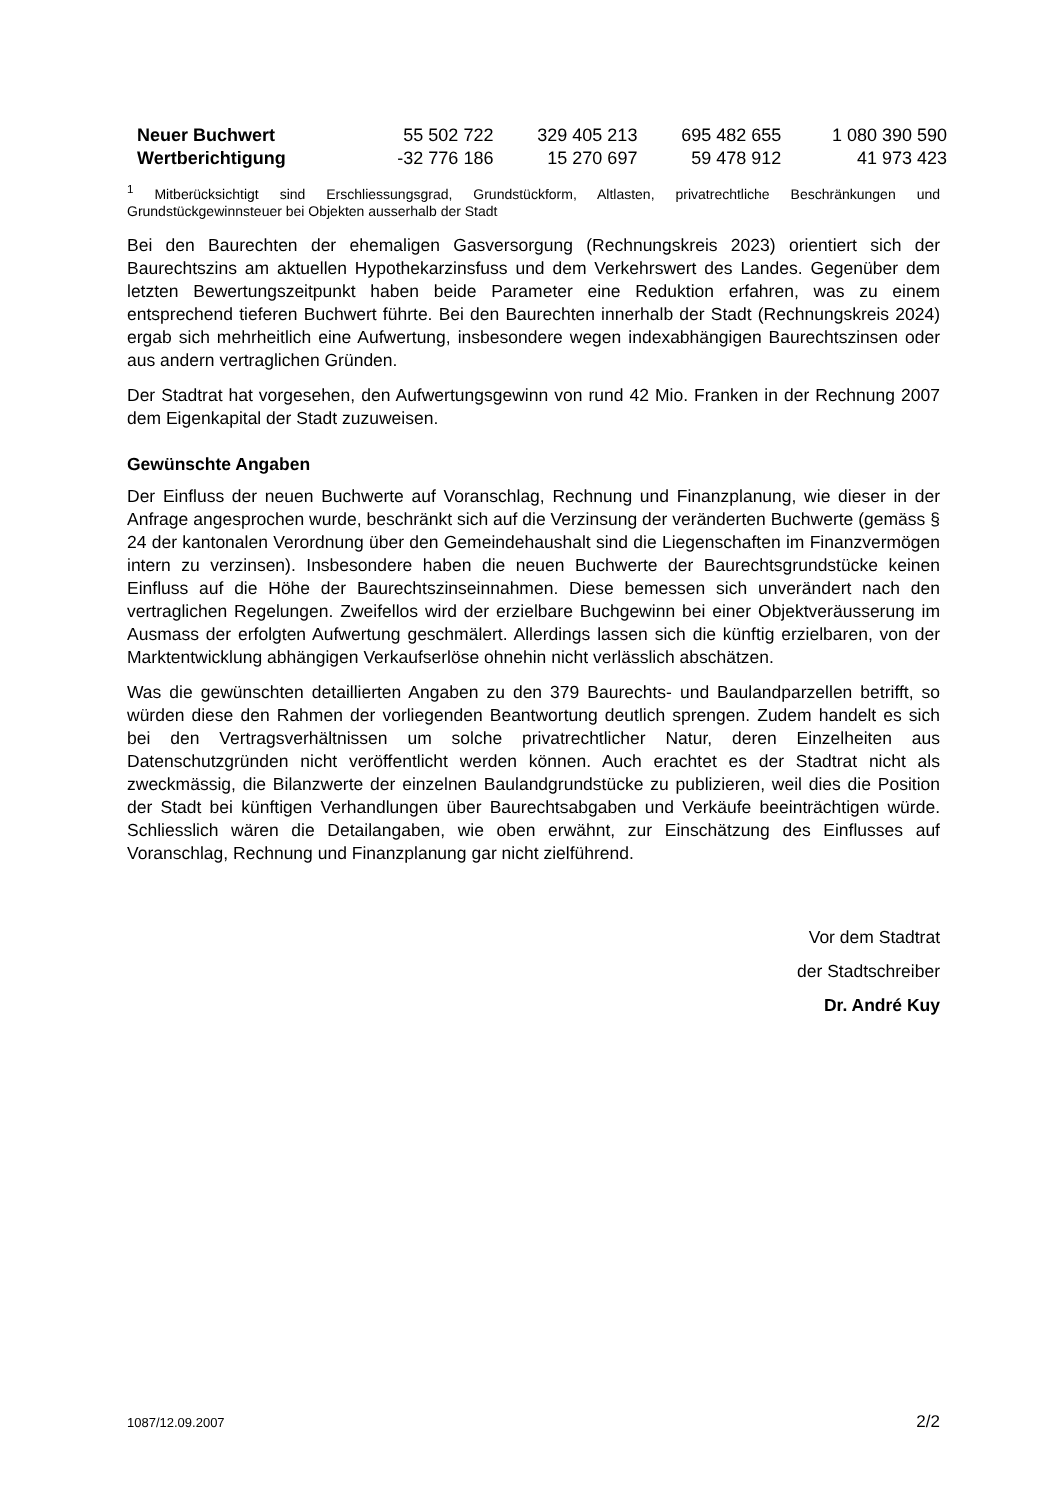| Neuer Buchwert | 55 502 722 | 329 405 213 | 695 482 655 | 1 080 390 590 |
| Wertberichtigung | -32 776 186 | 15 270 697 | 59 478 912 | 41 973 423 |
<sup>1</sup> Mitberücksichtigt sind Erschliessungsgrad, Grundstückform, Altlasten, privatrechtliche Beschränkungen und Grundstückgewinnsteuer bei Objekten ausserhalb der Stadt
Bei den Baurechten der ehemaligen Gasversorgung (Rechnungskreis 2023) orientiert sich der Baurechtszins am aktuellen Hypothekarzinsfuss und dem Verkehrswert des Landes. Gegenüber dem letzten Bewertungszeitpunkt haben beide Parameter eine Reduktion erfahren, was zu einem entsprechend tieferen Buchwert führte. Bei den Baurechten innerhalb der Stadt (Rechnungskreis 2024) ergab sich mehrheitlich eine Aufwertung, insbesondere wegen indexabhängigen Baurechtszinsen oder aus andern vertraglichen Gründen.
Der Stadtrat hat vorgesehen, den Aufwertungsgewinn von rund 42 Mio. Franken in der Rechnung 2007 dem Eigenkapital der Stadt zuzuweisen.
Gewünschte Angaben
Der Einfluss der neuen Buchwerte auf Voranschlag, Rechnung und Finanzplanung, wie dieser in der Anfrage angesprochen wurde, beschränkt sich auf die Verzinsung der veränderten Buchwerte (gemäss § 24 der kantonalen Verordnung über den Gemeindehaushalt sind die Liegenschaften im Finanzvermögen intern zu verzinsen). Insbesondere haben die neuen Buchwerte der Baurechtsgrundstücke keinen Einfluss auf die Höhe der Baurechtszinseinnahmen. Diese bemessen sich unverändert nach den vertraglichen Regelungen. Zweifellos wird der erzielbare Buchgewinn bei einer Objektveräusserung im Ausmass der erfolgten Aufwertung geschmälert. Allerdings lassen sich die künftig erzielbaren, von der Marktentwicklung abhängigen Verkaufserlöse ohnehin nicht verlässlich abschätzen.
Was die gewünschten detaillierten Angaben zu den 379 Baurechts- und Baulandparzellen betrifft, so würden diese den Rahmen der vorliegenden Beantwortung deutlich sprengen. Zudem handelt es sich bei den Vertragsverhältnissen um solche privatrechtlicher Natur, deren Einzelheiten aus Datenschutzgründen nicht veröffentlicht werden können. Auch erachtet es der Stadtrat nicht als zweckmässig, die Bilanzwerte der einzelnen Baulandgrundstücke zu publizieren, weil dies die Position der Stadt bei künftigen Verhandlungen über Baurechtsabgaben und Verkäufe beeinträchtigen würde. Schliesslich wären die Detailangaben, wie oben erwähnt, zur Einschätzung des Einflusses auf Voranschlag, Rechnung und Finanzplanung gar nicht zielführend.
Vor dem Stadtrat
der Stadtschreiber
Dr. André Kuy
1087/12.09.2007 2/2